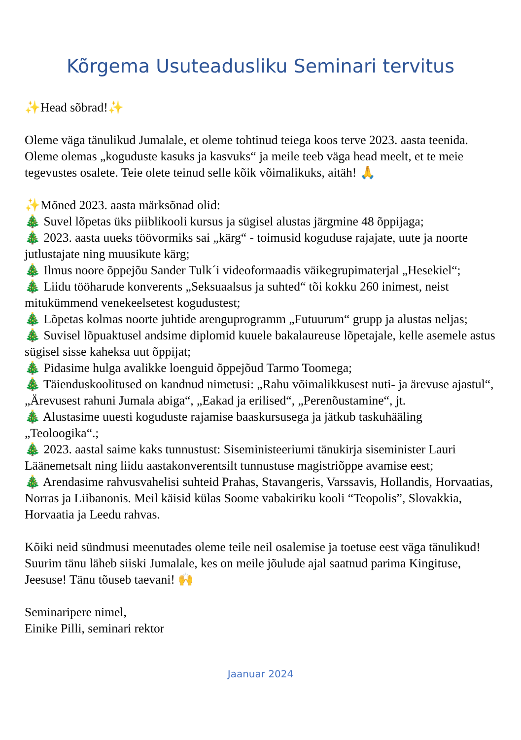Kõrgema Usuteadusliku Seminari tervitus
✨Head sõbrad!✨
Oleme väga tänulikud Jumalale, et oleme tohtinud teiega koos terve 2023. aasta teenida. Oleme olemas „koguduste kasuks ja kasvuks“ ja meile teeb väga head meelt, et te meie tegevustes osalete. Teie olete teinud selle kõik võimalikuks, aitäh! 🙏
✨Mõned 2023. aasta märksõnad olid:
🎄 Suvel lõpetas üks piiblikooli kursus ja sügisel alustas järgmine 48 õppijaga;
🎄 2023. aasta uueks töövormiks sai „kärg“ - toimusid koguduse rajajate, uute ja noorte jutlustajate ning muusikute kärg;
🎄 Ilmus noore õppejõu Sander Tulk´i videoformaadis väikegrupimaterjal „Hesekiel“;
🎄 Liidu tööharude konverents „Seksuaalsus ja suhted“ tõi kokku 260 inimest, neist mitukümmend venekeelsetest kogudustest;
🎄 Lõpetas kolmas noorte juhtide arenguprogramm „Futuurum“ grupp ja alustas neljas;
🎄 Suvisel lõpuaktusel andsime diplomid kuuele bakalaureuse lõpetajale, kelle asemele astus sügisel sisse kaheksa uut õppijat;
🎄 Pidasime hulga avalikke loenguid õppejõud Tarmo Toomega;
🎄 Täienduskoolitused on kandnud nimetusi: „Rahu võimalikkusest nuti- ja ärevuse ajastul“, „Ärevusest rahuni Jumala abiga“, „Eakad ja erilised“, „Perenõustamine“, jt.
🎄 Alustasime uuesti koguduste rajamise baaskursusega ja jätkub taskuhääling „Teoloogika“.;
🎄 2023. aastal saime kaks tunnustust: Siseministeeriumi tänukirja siseminister Lauri Läänemetsalt ning liidu aastakonverentsilt tunnustuse magistriõppe avamise eest;
🎄 Arendasime rahvusvahelisi suhteid Prahas, Stavangeris, Varssavis, Hollandis, Horvaatias, Norras ja Liibanonis. Meil käisid külas Soome vabakiriku kooli “Teopolis”, Slovakkia, Horvaatia ja Leedu rahvas.
Kõiki neid sündmusi meenutades oleme teile neil osalemise ja toetuse eest väga tänulikud! Suurim tänu läheb siiski Jumalale, kes on meile jõulude ajal saatnud parima Kingituse, Jeesuse! Tänu tõuseb taevani! 🙌
Seminaripere nimel,
Einike Pilli, seminari rektor
Jaanuar 2024